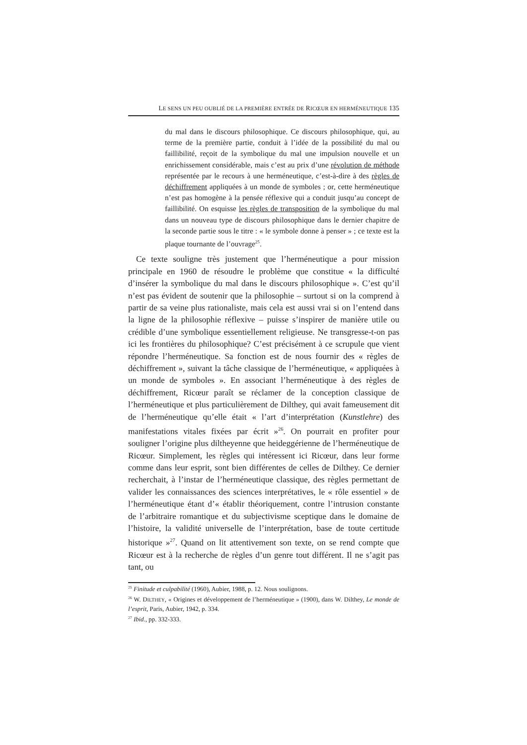LE SENS UN PEU OUBLIÉ DE LA PREMIÈRE ENTRÉE DE RICŒUR EN HERMÉNEUTIQUE 135
du mal dans le discours philosophique. Ce discours philosophique, qui, au terme de la première partie, conduit à l’idée de la possibilité du mal ou faillibilité, reçoit de la symbolique du mal une impulsion nouvelle et un enrichissement considérable, mais c’est au prix d’une révolution de méthode représentée par le recours à une herméneutique, c’est-à-dire à des règles de déchiffrement appliquées à un monde de symboles ; or, cette herméneutique n’est pas homogène à la pensée réflexive qui a conduit jusqu’au concept de faillibilité. On esquisse les règles de transposition de la symbolique du mal dans un nouveau type de discours philosophique dans le dernier chapitre de la seconde partie sous le titre : « le symbole donne à penser » ; ce texte est la plaque tournante de l’ouvrage<sup>25</sup>.
Ce texte souligne très justement que l’herméneutique a pour mission principale en 1960 de résoudre le problème que constitue « la difficulté d’insérer la symbolique du mal dans le discours philosophique ». C’est qu’il n’est pas évident de soutenir que la philosophie – surtout si on la comprend à partir de sa veine plus rationaliste, mais cela est aussi vrai si on l’entend dans la ligne de la philosophie réflexive – puisse s’inspirer de manière utile ou crédible d’une symbolique essentiellement religieuse. Ne transgresse-t-on pas ici les frontières du philosophique? C’est précisément à ce scrupule que vient répondre l’herméneutique. Sa fonction est de nous fournir des « règles de déchiffrement », suivant la tâche classique de l’herméneutique, « appliquées à un monde de symboles ». En associant l’herméneutique à des règles de déchiffrement, Ricœur paraît se réclamer de la conception classique de l’herméneutique et plus particulièrement de Dilthey, qui avait fameusement dit de l’herméneutique qu’elle était « l’art d’interprétation (Kunstlehre) des manifestations vitales fixées par écrit »<sup>26</sup>. On pourrait en profiter pour souligner l’origine plus diltheyenne que heideggérienne de l’herméneutique de Ricœur. Simplement, les règles qui intéressent ici Ricœur, dans leur forme comme dans leur esprit, sont bien différentes de celles de Dilthey. Ce dernier recherchait, à l’instar de l’herméneutique classique, des règles permettant de valider les connaissances des sciences interprétatives, le « rôle essentiel » de l’herméneutique étant d’« établir théoriquement, contre l’intrusion constante de l’arbitraire romantique et du subjectivisme sceptique dans le domaine de l’histoire, la validité universelle de l’interprétation, base de toute certitude historique »<sup>27</sup>. Quand on lit attentivement son texte, on se rend compte que Ricœur est à la recherche de règles d’un genre tout différent. Il ne s’agit pas tant, ou
<sup>25</sup> Finitude et culpabilité (1960), Aubier, 1988, p. 12. Nous soulignons.
<sup>26</sup> W. DILTHEY, « Origines et développement de l’herméneutique » (1900), dans W. Dilthey, Le monde de l’esprit, Paris, Aubier, 1942, p. 334.
<sup>27</sup> Ibid., pp. 332-333.